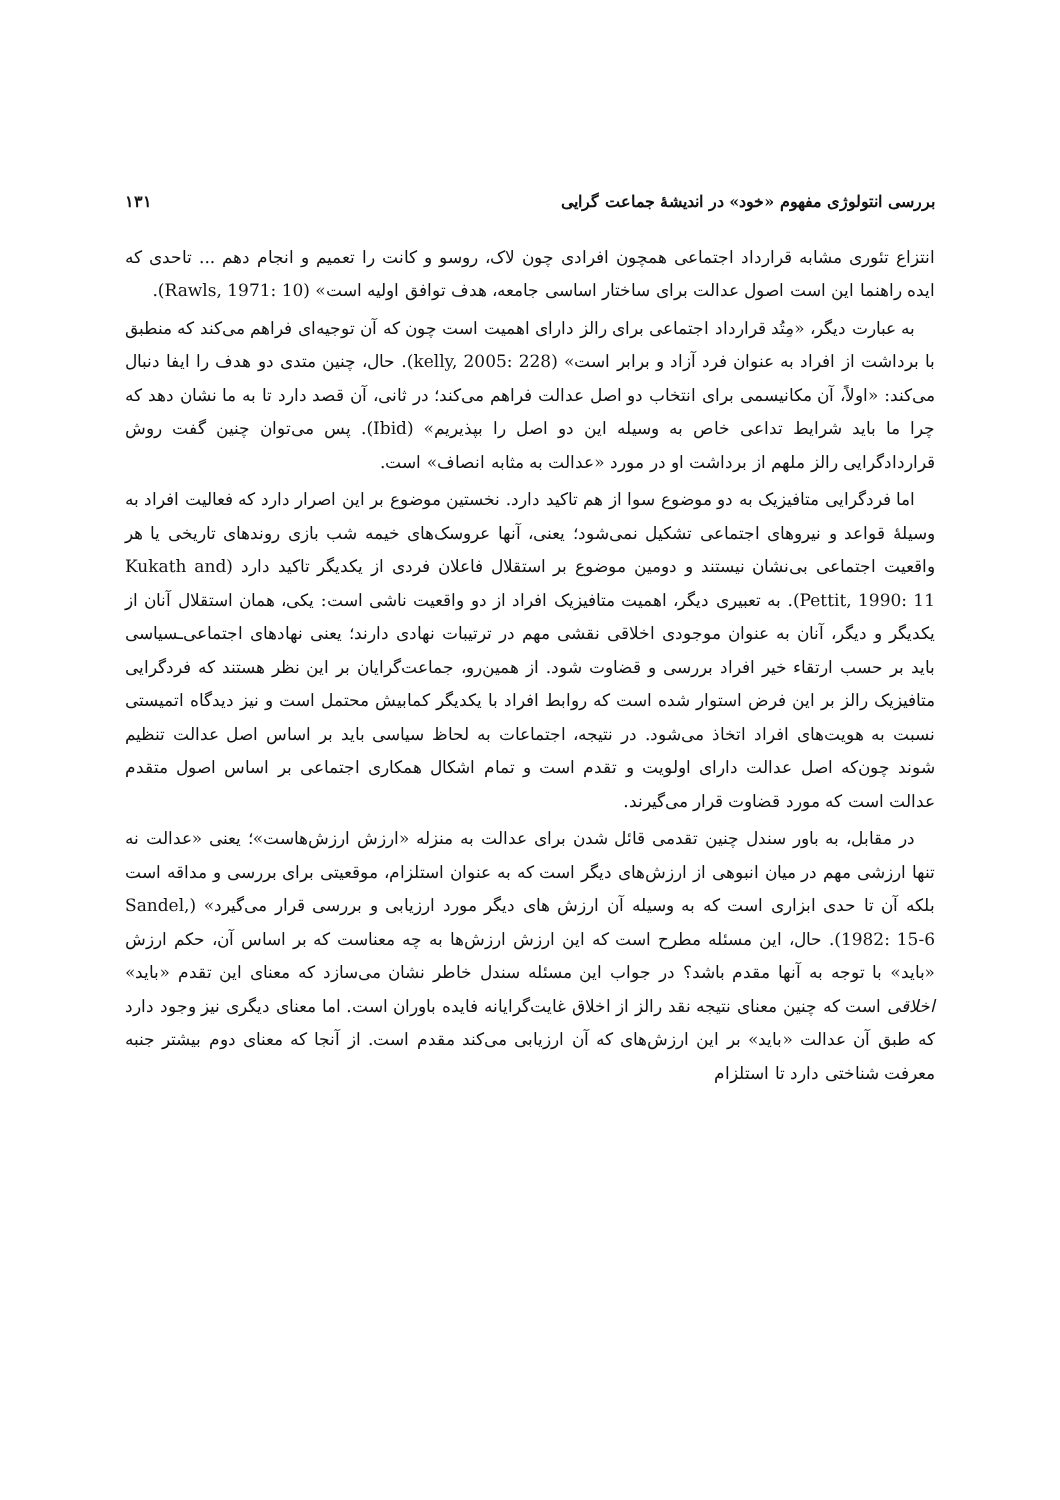بررسی انتولوژی مفهوم «خود» در اندیشهٔ جماعت گرایی ۱۳۱
انتزاع تئوری مشابه قرارداد اجتماعی همچون افرادی چون لاک، روسو و کانت را تعمیم و انجام دهم ... تاحدی که ایده راهنما این است اصول عدالت برای ساختار اساسی جامعه، هدف توافق اولیه است» (Rawls, 1971: 10).
به عبارت دیگر، «مِتُد قرارداد اجتماعی برای رالز دارای اهمیت است چون که آن توجیه‌ای فراهم می‌کند که منطبق با برداشت از افراد به عنوان فرد آزاد و برابر است» (kelly, 2005: 228). حال، چنین متدی دو هدف را ایفا دنبال می‌کند: «اولاً، آن مکانیسمی برای انتخاب دو اصل عدالت فراهم می‌کند؛ در ثانی، آن قصد دارد تا به ما نشان دهد که چرا ما باید شرایط تداعی خاص به وسیله این دو اصل را بپذیریم» (Ibid). پس می‌توان چنین گفت روش قراردادگرایی رالز ملهم از برداشت او در مورد «عدالت به مثابه انصاف» است.
اما فردگرایی متافیزیک به دو موضوع سوا از هم تاکید دارد. نخستین موضوع بر این اصرار دارد که فعالیت افراد به وسیلهٔ قواعد و نیروهای اجتماعی تشکیل نمی‌شود؛ یعنی، آنها عروسک‌های خیمه شب بازی روندهای تاریخی یا هر واقعیت اجتماعی بی‌نشان نیستند و دومین موضوع بر استقلال فاعلان فردی از یکدیگر تاکید دارد (Kukath and Pettit, 1990: 11). به تعبیری دیگر، اهمیت متافیزیک افراد از دو واقعیت ناشی است: یکی، همان استقلال آنان از یکدیگر و دیگر، آنان به عنوان موجودی اخلاقی نقشی مهم در ترتیبات نهادی دارند؛ یعنی نهادهای اجتماعی‌ـسیاسی باید بر حسب ارتقاء خیر افراد بررسی و قضاوت شود. از همین‌رو، جماعت‌گرایان بر این نظر هستند که فردگرایی متافیزیک رالز بر این فرض استوار شده است که روابط افراد با یکدیگر کمابیش محتمل است و نیز دیدگاه اتمیستی نسبت به هویت‌های افراد اتخاذ می‌شود. در نتیجه، اجتماعات به لحاظ سیاسی باید بر اساس اصل عدالت تنظیم شوند چون‌که اصل عدالت دارای اولویت و تقدم است و تمام اشکال همکاری اجتماعی بر اساس اصول متقدم عدالت است که مورد قضاوت قرار می‌گیرند.
در مقابل، به باور سندل چنین تقدمی قائل شدن برای عدالت به منزله «ارزش ارزش‌هاست»؛ یعنی «عدالت نه تنها ارزشی مهم در میان انبوهی از ارزش‌های دیگر است که به عنوان استلزام، موقعیتی برای بررسی و مداقه است بلکه آن تا حدی ابزاری است که به وسیله آن ارزش های دیگر مورد ارزیابی و بررسی قرار می‌گیرد» (Sandel, 1982: 15-6). حال، این مسئله مطرح است که این ارزش ارزش‌ها به چه معناست که بر اساس آن، حکم ارزش «باید» با توجه به آنها مقدم باشد؟ در جواب این مسئله سندل خاطر نشان می‌سازد که معنای این تقدم «باید» اخلاقی است که چنین معنای نتیجه نقد رالز از اخلاق غایت‌گرایانه فایده باوران است. اما معنای دیگری نیز وجود دارد که طبق آن عدالت «باید» بر این ارزش‌های که آن ارزیابی می‌کند مقدم است. از آنجا که معنای دوم بیشتر جنبه معرفت شناختی دارد تا استلزام